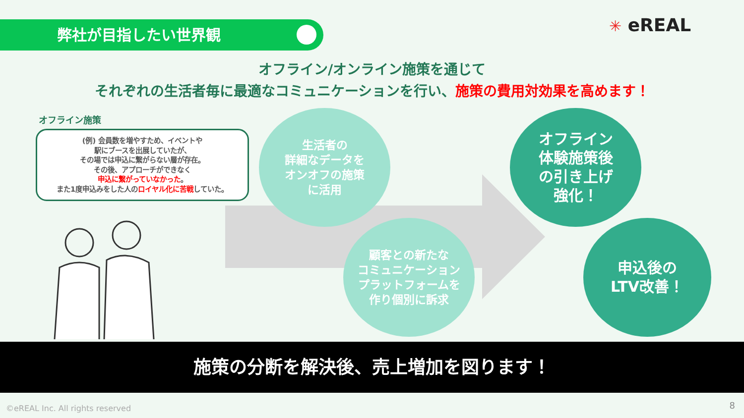弊社が目指したい世界観 ✳ eREAL
オフライン/オンライン施策を通じて
それぞれの生活者毎に最適なコミュニケーションを行い、施策の費用対効果を高めます！
オフライン施策
(例) 会員数を増やすため、イベントや
駅にブースを出展していたが、
その場では申込に繋がらない層が存在。
その後、アプローチができなく
申込に繋がっていなかった。
また1度申込みをした人のロイヤル化に苦戦していた。
生活者の
詳細なデータを
オンオフの施策
に活用
顧客との新たな
コミュニケーション
プラットフォームを
作り個別に訴求
オフライン
体験施策後
の引き上げ
強化！
申込後の
LTV改善！
施策の分断を解決後、売上増加を図ります！
©eREAL Inc. All rights reserved
8